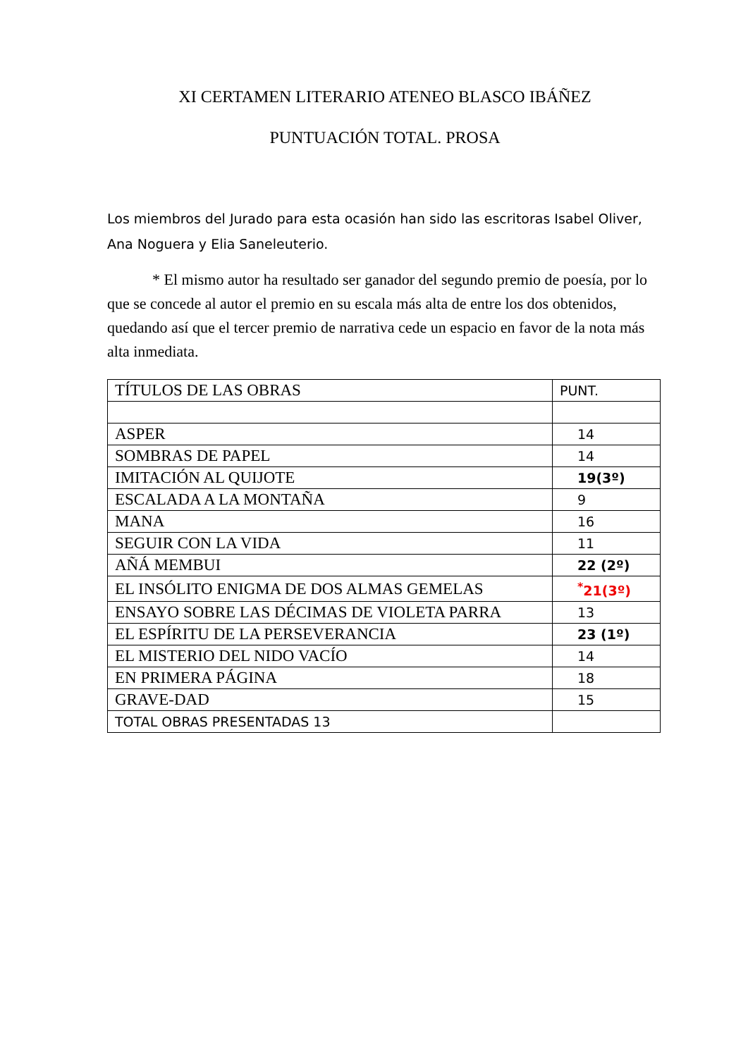XI CERTAMEN LITERARIO ATENEO BLASCO IBÁÑEZ
PUNTUACIÓN TOTAL. PROSA
Los miembros del Jurado para esta ocasión han sido las escritoras Isabel Oliver, Ana Noguera y Elia Saneleuterio.
* El mismo autor ha resultado ser ganador del segundo premio de poesía, por lo que se concede al autor el premio en su escala más alta de entre los dos obtenidos, quedando así que el tercer premio de narrativa cede un espacio en favor de la nota más alta inmediata.
| TÍTULOS DE LAS OBRAS | PUNT. |
| ASPER | 14 |
| SOMBRAS DE PAPEL | 14 |
| IMITACIÓN AL QUIJOTE | 19(3º) |
| ESCALADA A LA MONTAÑA | 9 |
| MANA | 16 |
| SEGUIR CON LA VIDA | 11 |
| AÑÁ MEMBUI | 22 (2º) |
| EL INSÓLITO ENIGMA DE DOS ALMAS GEMELAS | <sup>*</sup> 21(3º) |
| ENSAYO SOBRE LAS DÉCIMAS DE VIOLETA PARRA | 13 |
| EL ESPÍRITU DE LA PERSEVERANCIA | 23 (1º) |
| EL MISTERIO DEL NIDO VACÍO | 14 |
| EN PRIMERA PÁGINA | 18 |
| GRAVE-DAD | 15 |
| TOTAL OBRAS PRESENTADAS 13 | |